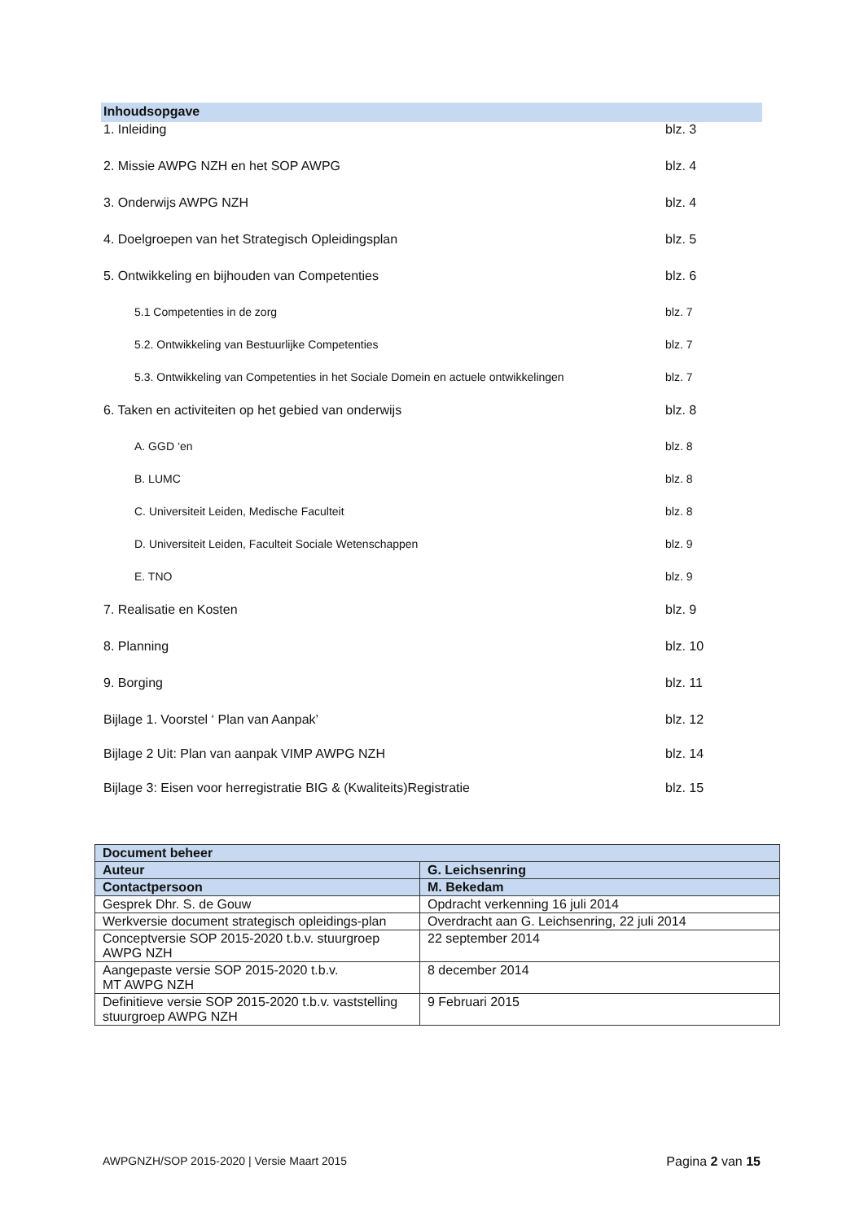Inhoudsopgave
1. Inleiding blz. 3
2. Missie AWPG NZH en het SOP AWPG blz. 4
3. Onderwijs AWPG NZH blz. 4
4. Doelgroepen van het Strategisch Opleidingsplan blz. 5
5. Ontwikkeling en bijhouden van Competenties blz. 6
5.1 Competenties in de zorg blz. 7
5.2. Ontwikkeling van Bestuurlijke Competenties blz. 7
5.3. Ontwikkeling van Competenties in het Sociale Domein en actuele ontwikkelingen blz. 7
6. Taken en activiteiten op het gebied van onderwijs blz. 8
A. GGD ‘en blz. 8
B. LUMC blz. 8
C. Universiteit Leiden, Medische Faculteit blz. 8
D. Universiteit Leiden, Faculteit Sociale Wetenschappen blz. 9
E. TNO blz. 9
7. Realisatie en Kosten blz. 9
8. Planning blz. 10
9. Borging blz. 11
Bijlage 1. Voorstel ‘ Plan van Aanpak’ blz. 12
Bijlage 2 Uit: Plan van aanpak VIMP AWPG NZH blz. 14
Bijlage 3: Eisen voor herregistratie BIG & (Kwaliteits)Registratie blz. 15
| Document beheer | |
| --- | --- |
| Auteur | G. Leichsenring |
| Contactpersoon | M. Bekedam |
| Gesprek Dhr. S. de Gouw | Opdracht verkenning 16 juli 2014 |
| Werkversie document strategisch opleidings-plan | Overdracht aan G. Leichsenring, 22 juli 2014 |
| Conceptversie SOP 2015-2020 t.b.v. stuurgroep AWPG NZH | 22 september 2014 |
| Aangepaste versie SOP 2015-2020 t.b.v. MT AWPG NZH | 8 december 2014 |
| Definitieve versie SOP 2015-2020 t.b.v. vaststelling stuurgroep AWPG NZH | 9 Februari 2015 |
AWPGNZH/SOP 2015-2020 | Versie Maart 2015 Pagina 2 van 15